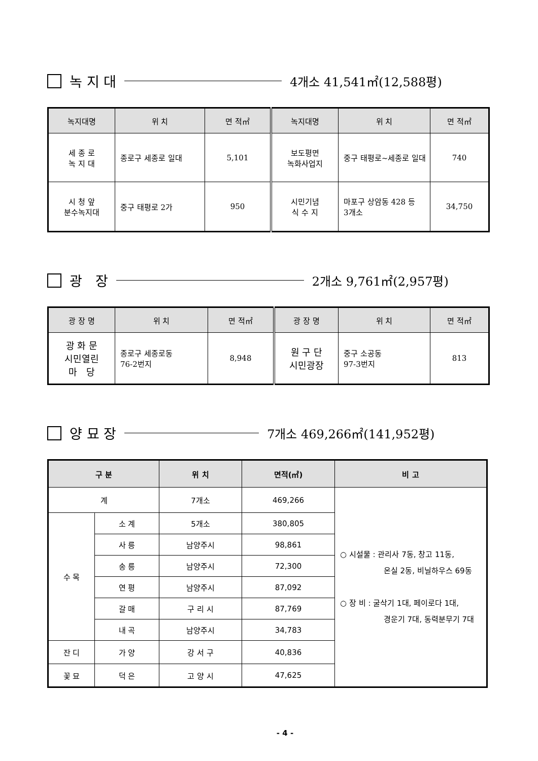녹 지 대 4개소 41,541㎡(12,588평)
| 녹지대명 | 위 치 | 면 적㎡ | 녹지대명 | 위 치 | 면 적㎡ |
| --- | --- | --- | --- | --- | --- |
| 세 종 로 녹 지 대 | 종로구 세종로 일대 | 5,101 | 보도평면 녹화사업지 | 중구 태평로~세종로 일대 | 740 |
| 시 청 앞 분수녹지대 | 중구 태평로 2가 | 950 | 시민기념 식 수 지 | 마포구 상암동 428 등 3개소 | 34,750 |
광 장 2개소 9,761㎡(2,957평)
| 광 장 명 | 위 치 | 면 적㎡ | 광 장 명 | 위 치 | 면 적㎡ |
| --- | --- | --- | --- | --- | --- |
| 광 화 문 시민열린 마 당 | 종로구 세종로동 76-2번지 | 8,948 | 원 구 단 시민광장 | 중구 소공동 97-3번지 | 813 |
양 묘 장 7개소 469,266㎡(141,952평)
| 구 분 | | 위 치 | 면적(㎡) | 비 고 |
| --- | --- | --- | --- | --- |
| 계 | | 7개소 | 469,266 | ○ 시설물 : 관리사 7동, 창고 11동, 온실 2동, 비닐하우스 69동 ○ 장 비 : 굴삭기 1대, 페이로다 1대, 경운기 7대, 동력분무기 7대 |
| 수 목 | 소 계 | 5개소 | 380,805 | |
| | 사 릉 | 남양주시 | 98,861 | |
| | 송 릉 | 남양주시 | 72,300 | |
| | 연 평 | 남양주시 | 87,092 | |
| | 갈 매 | 구 리 시 | 87,769 | |
| | 내 곡 | 남양주시 | 34,783 | |
| 잔 디 | 가 양 | 강 서 구 | 40,836 | |
| 꽃 묘 | 덕 은 | 고 양 시 | 47,625 | |
- 4 -